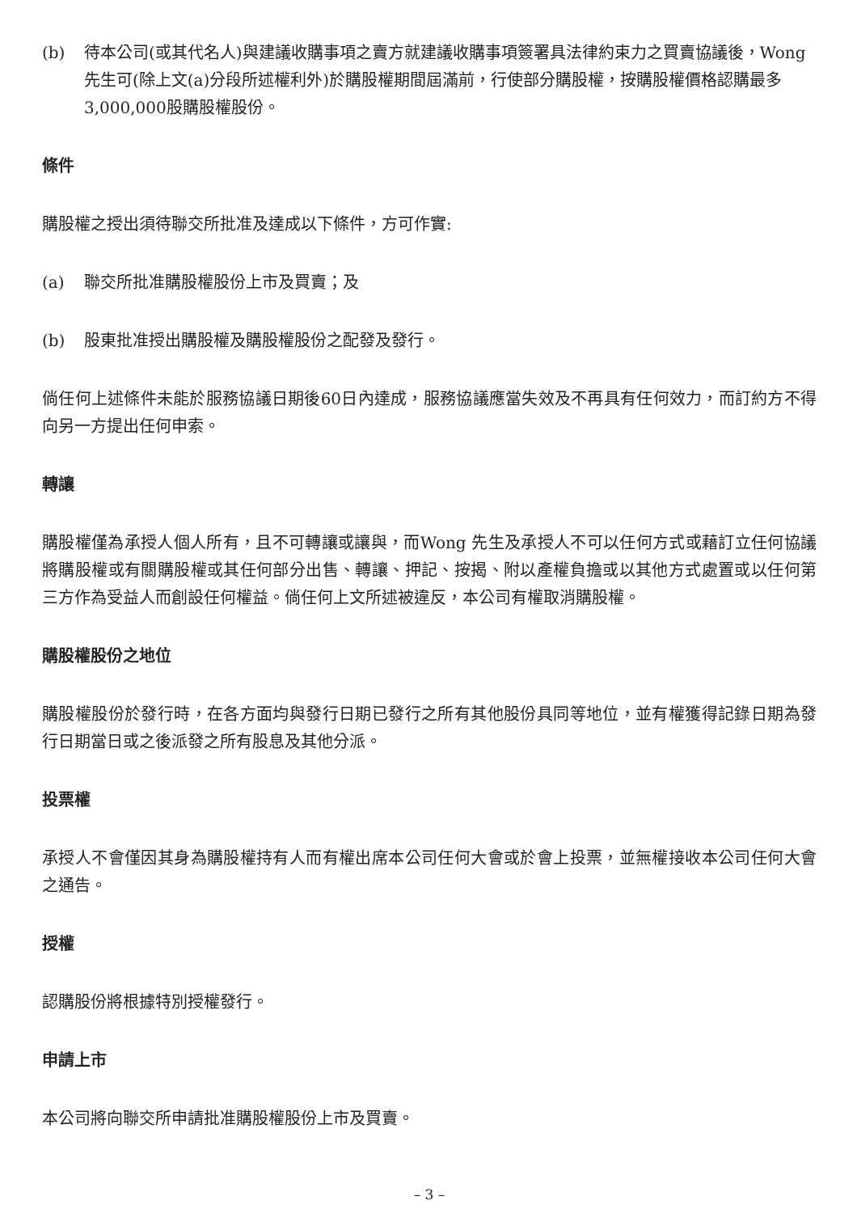(b) 待本公司(或其代名人)與建議收購事項之賣方就建議收購事項簽署具法律約束力之買賣協議後，Wong先生可(除上文(a)分段所述權利外)於購股權期間屆滿前，行使部分購股權，按購股權價格認購最多3,000,000股購股權股份。
條件
購股權之授出須待聯交所批准及達成以下條件，方可作實:
(a) 聯交所批准購股權股份上市及買賣；及
(b) 股東批准授出購股權及購股權股份之配發及發行。
倘任何上述條件未能於服務協議日期後60日內達成，服務協議應當失效及不再具有任何效力，而訂約方不得向另一方提出任何申索。
轉讓
購股權僅為承授人個人所有，且不可轉讓或讓與，而Wong 先生及承授人不可以任何方式或藉訂立任何協議將購股權或有關購股權或其任何部分出售、轉讓、押記、按揭、附以產權負擔或以其他方式處置或以任何第三方作為受益人而創設任何權益。倘任何上文所述被違反，本公司有權取消購股權。
購股權股份之地位
購股權股份於發行時，在各方面均與發行日期已發行之所有其他股份具同等地位，並有權獲得記錄日期為發行日期當日或之後派發之所有股息及其他分派。
投票權
承授人不會僅因其身為購股權持有人而有權出席本公司任何大會或於會上投票，並無權接收本公司任何大會之通告。
授權
認購股份將根據特別授權發行。
申請上市
本公司將向聯交所申請批准購股權股份上市及買賣。
– 3 –